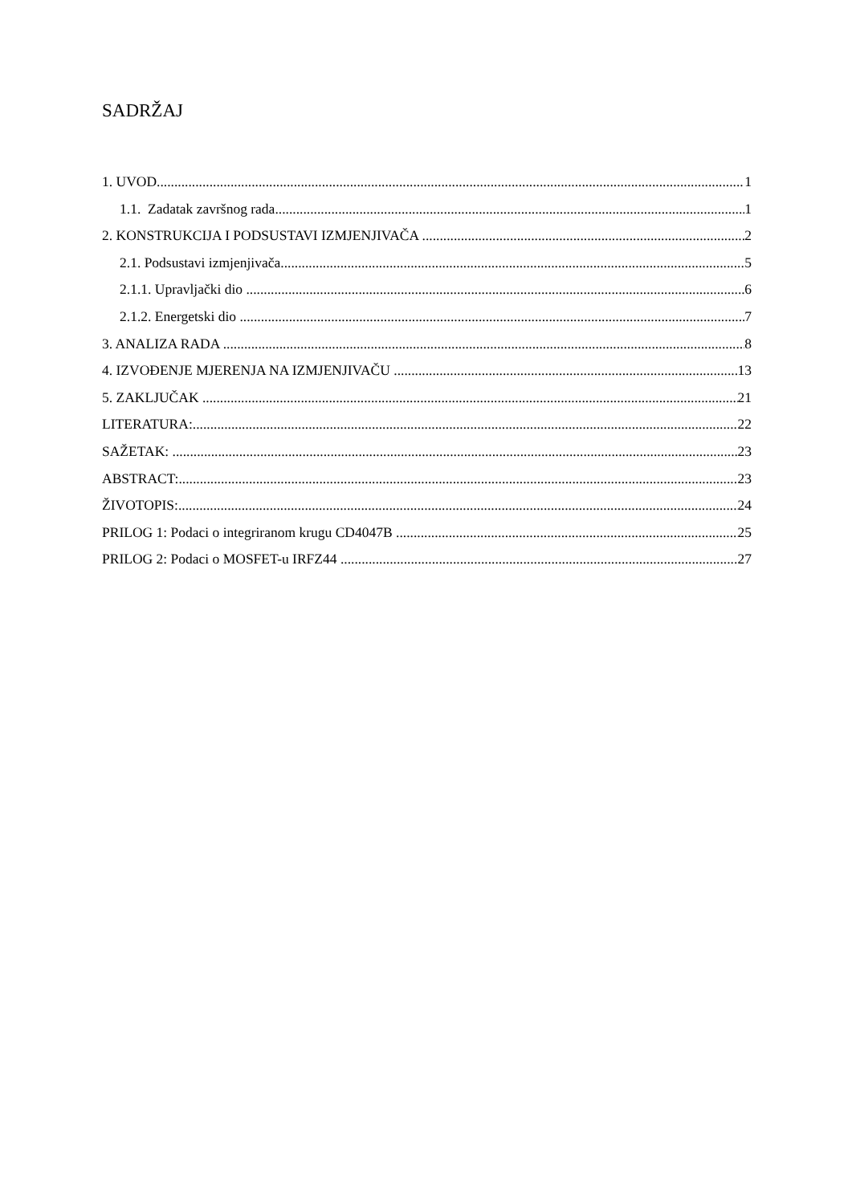SADRŽAJ
1. UVOD 1
1.1. Zadatak završnog rada 1
2. KONSTRUKCIJA I PODSUSTAVI IZMJENJIVAČA 2
2.1. Podsustavi izmjenjivača 5
2.1.1. Upravljački dio 6
2.1.2. Energetski dio 7
3. ANALIZA RADA 8
4. IZVOĐENJE MJERENJA NA IZMJENJIVAČU 13
5. ZAKLJUČAK 21
LITERATURA: 22
SAŽETAK: 23
ABSTRACT: 23
ŽIVOTOPIS: 24
PRILOG 1: Podaci o integriranom krugu CD4047B 25
PRILOG 2: Podaci o MOSFET-u IRFZ44 27